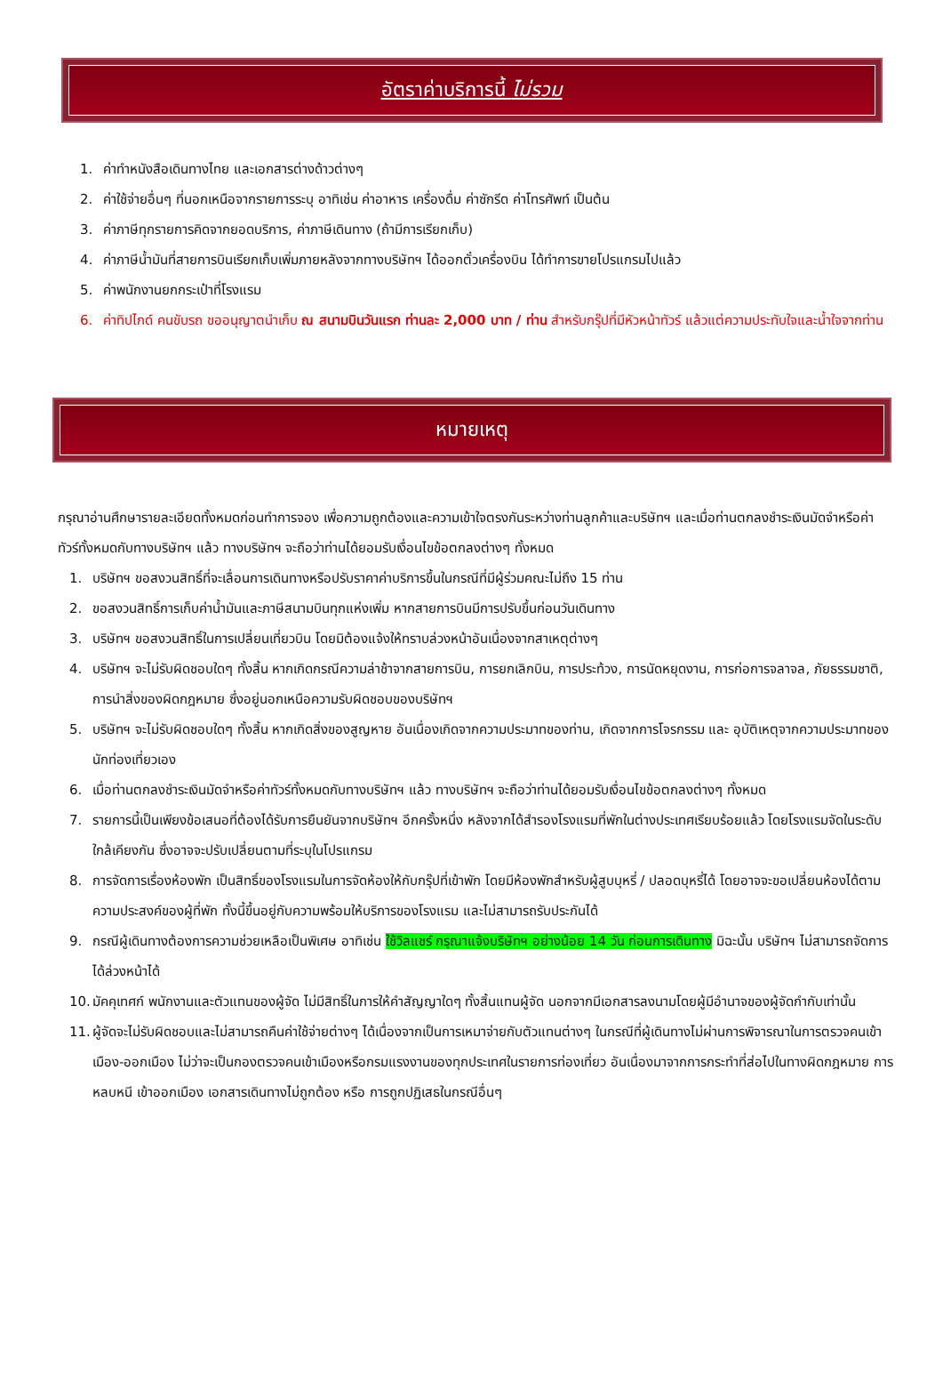อัตราค่าบริการนี้ ไม่รวม
1. ค่าทำหนังสือเดินทางไทย และเอกสารต่างด้าวต่างๆ
2. ค่าใช้จ่ายอื่นๆ ที่นอกเหนือจากรายการระบุ อาทิเช่น ค่าอาหาร เครื่องดื่ม ค่าซักรีด ค่าโทรศัพท์ เป็นต้น
3. ค่าภาษีทุกรายการคิดจากยอดบริการ, ค่าภาษีเดินทาง (ถ้ามีการเรียกเก็บ)
4. ค่าภาษีน้ำมันที่สายการบินเรียกเก็บเพิ่มภายหลังจากทางบริษัทฯ ได้ออกตั๋วเครื่องบิน ได้ทำการขายโปรแกรมไปแล้ว
5. ค่าพนักงานยกกระเป๋าที่โรงแรม
6. ค่าทิปไกด์ คนขับรถ ขออนุญาตนำเก็บ ณ สนามบินวันแรก ท่านละ 2,000 บาท / ท่าน สำหรับกรุ๊ปที่มีหัวหน้าทัวร์ แล้วแต่ความประทับใจและน้ำใจจากท่าน
หมายเหตุ
กรุณาอ่านศึกษารายละเอียดทั้งหมดก่อนทำการจอง เพื่อความถูกต้องและความเข้าใจตรงกันระหว่างท่านลูกค้าและบริษัทฯ และเมื่อท่านตกลงชำระเงินมัดจำหรือค่าทัวร์ทั้งหมดกับทางบริษัทฯ แล้ว ทางบริษัทฯ จะถือว่าท่านได้ยอมรับเงื่อนไขข้อตกลงต่างๆ ทั้งหมด
1. บริษัทฯ ขอสงวนสิทธิ์ที่จะเลื่อนการเดินทางหรือปรับราคาค่าบริการขึ้นในกรณีที่มีผู้ร่วมคณะไม่ถึง 15 ท่าน
2. ขอสงวนสิทธิ์การเก็บค่าน้ำมันและภาษีสนามบินทุกแห่งเพิ่ม หากสายการบินมีการปรับขึ้นก่อนวันเดินทาง
3. บริษัทฯ ขอสงวนสิทธิ์ในการเปลี่ยนเที่ยวบิน โดยมิต้องแจ้งให้ทราบล่วงหน้าอันเนื่องจากสาเหตุต่างๆ
4. บริษัทฯ จะไม่รับผิดชอบใดๆ ทั้งสิ้น หากเกิดกรณีความล่าช้าจากสายการบิน, การยกเลิกบิน, การประท้วง, การนัดหยุดงาน, การก่อการจลาจล, ภัยธรรมชาติ, การนำสิ่งของผิดกฎหมาย ซึ่งอยู่นอกเหนือความรับผิดชอบของบริษัทฯ
5. บริษัทฯ จะไม่รับผิดชอบใดๆ ทั้งสิ้น หากเกิดสิ่งของสูญหาย อันเนื่องเกิดจากความประมาทของท่าน, เกิดจากการโจรกรรม และ อุบัติเหตุจากความประมาทของนักท่องเที่ยวเอง
6. เมื่อท่านตกลงชำระเงินมัดจำหรือค่าทัวร์ทั้งหมดกับทางบริษัทฯ แล้ว ทางบริษัทฯ จะถือว่าท่านได้ยอมรับเงื่อนไขข้อตกลงต่างๆ ทั้งหมด
7. รายการนี้เป็นเพียงข้อเสนอที่ต้องได้รับการยืนยันจากบริษัทฯ อีกครั้งหนึ่ง หลังจากได้สำรองโรงแรมที่พักในต่างประเทศเรียบร้อยแล้ว โดยโรงแรมจัดในระดับใกล้เคียงกัน ซึ่งอาจจะปรับเปลี่ยนตามที่ระบุในโปรแกรม
8. การจัดการเรื่องห้องพัก เป็นสิทธิ์ของโรงแรมในการจัดห้องให้กับกรุ๊ปที่เข้าพัก โดยมีห้องพักสำหรับผู้สูบบุหรี่ / ปลอดบุหรี่ได้ โดยอาจจะขอเปลี่ยนห้องได้ตามความประสงค์ของผู้ที่พัก ทั้งนี้ขึ้นอยู่กับความพร้อมให้บริการของโรงแรม และไม่สามารถรับประกันได้
9. กรณีผู้เดินทางต้องการความช่วยเหลือเป็นพิเศษ อาทิเช่น ใช้วิลแชร์ กรุณาแจ้งบริษัทฯ อย่างน้อย 14 วัน ก่อนการเดินทาง มิฉะนั้น บริษัทฯ ไม่สามารถจัดการได้ล่วงหน้าได้
10. มัคคุเทศก์ พนักงานและตัวแทนของผู้จัด ไม่มีสิทธิ์ในการให้คำสัญญาใดๆ ทั้งสิ้นแทนผู้จัด นอกจากมีเอกสารลงนามโดยผู้มีอำนาจของผู้จัดกำกับเท่านั้น
11. ผู้จัดจะไม่รับผิดชอบและไม่สามารถคืนค่าใช้จ่ายต่างๆ ได้เนื่องจากเป็นการเหมาจ่ายกับตัวแทนต่างๆ ในกรณีที่ผู้เดินทางไม่ผ่านการพิจารณาในการตรวจคนเข้าเมือง-ออกเมือง ไม่ว่าจะเป็นกองตรวจคนเข้าเมืองหรือกรมแรงงานของทุกประเทศในรายการท่องเที่ยว อันเนื่องมาจากการกระทำที่ส่อไปในทางผิดกฎหมาย การหลบหนี เข้าออกเมือง เอกสารเดินทางไม่ถูกต้อง หรือ การถูกปฏิเสธในกรณีอื่นๆ